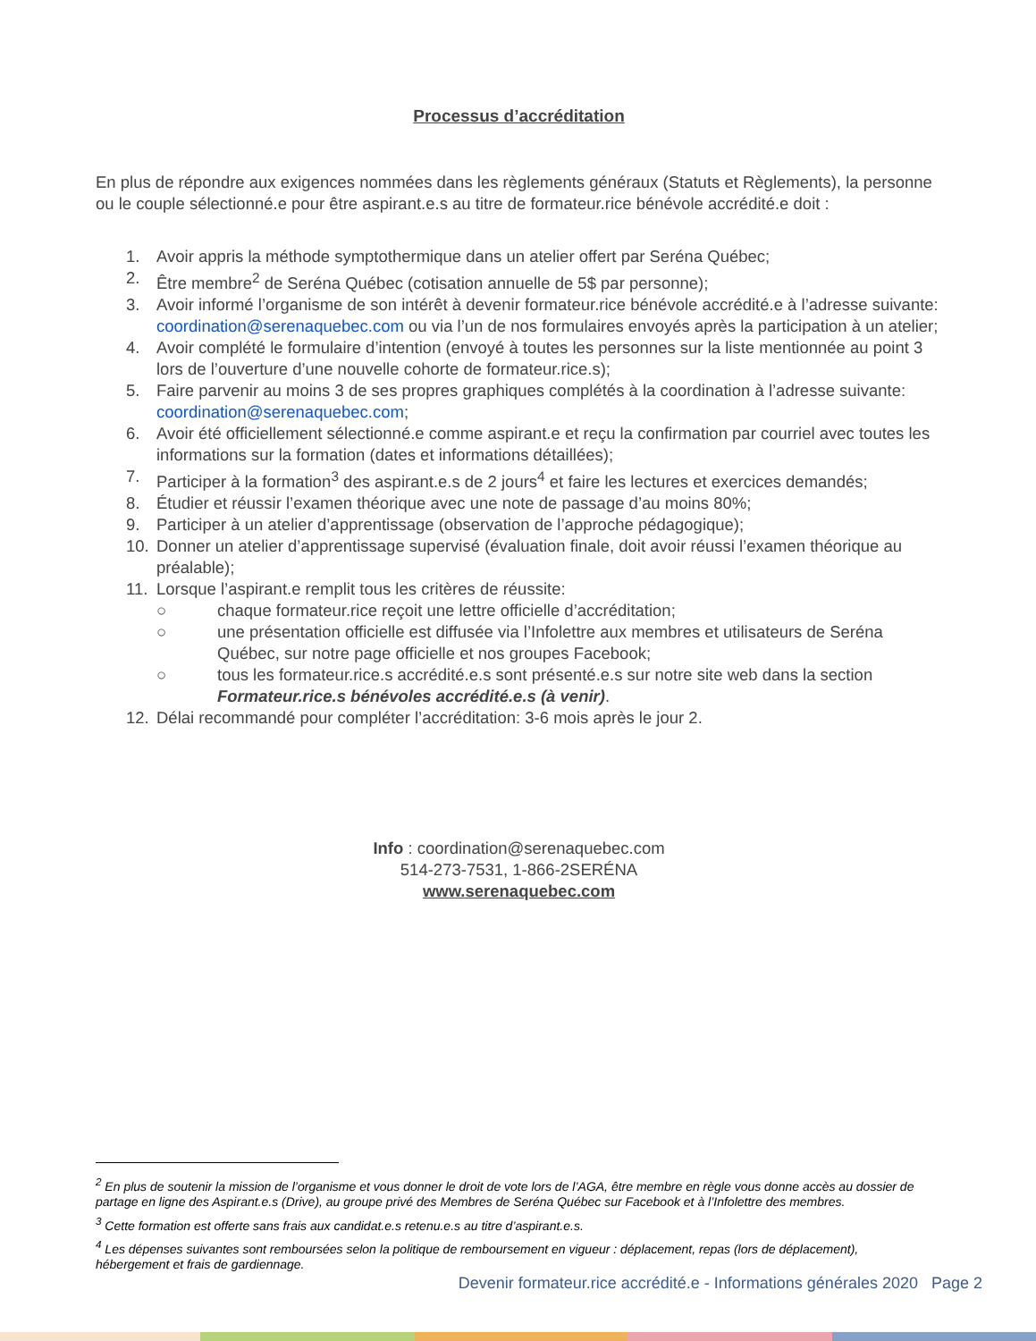Processus d’accréditation
En plus de répondre aux exigences nommées dans les règlements généraux (Statuts et Règlements), la personne ou le couple sélectionné.e pour être aspirant.e.s au titre de formateur.rice bénévole accrédité.e doit :
1. Avoir appris la méthode symptothermique dans un atelier offert par Seréna Québec;
2. Être membre<sup>2</sup> de Seréna Québec (cotisation annuelle de 5$ par personne);
3. Avoir informé l’organisme de son intérêt à devenir formateur.rice bénévole accrédité.e à l’adresse suivante: coordination@serenaquebec.com ou via l’un de nos formulaires envoyés après la participation à un atelier;
4. Avoir complété le formulaire d’intention (envoyé à toutes les personnes sur la liste mentionnée au point 3 lors de l’ouverture d’une nouvelle cohorte de formateur.rice.s);
5. Faire parvenir au moins 3 de ses propres graphiques complétés à la coordination à l’adresse suivante: coordination@serenaquebec.com;
6. Avoir été officiellement sélectionné.e comme aspirant.e et reçu la confirmation par courriel avec toutes les informations sur la formation (dates et informations détaillées);
7. Participer à la formation<sup>3</sup> des aspirant.e.s de 2 jours<sup>4</sup> et faire les lectures et exercices demandés;
8. Étudier et réussir l’examen théorique avec une note de passage d’au moins 80%;
9. Participer à un atelier d’apprentissage (observation de l’approche pédagogique);
10. Donner un atelier d’apprentissage supervisé (évaluation finale, doit avoir réussi l’examen théorique au préalable);
11. Lorsque l’aspirant.e remplit tous les critères de réussite:
○ chaque formateur.rice reçoit une lettre officielle d’accréditation;
○ une présentation officielle est diffusée via l’Infolettre aux membres et utilisateurs de Seréna Québec, sur notre page officielle et nos groupes Facebook;
○ tous les formateur.rice.s accrédité.e.s sont présenté.e.s sur notre site web dans la section Formateur.rice.s bénévoles accrédité.e.s (à venir).
12. Délai recommandé pour compléter l’accréditation: 3-6 mois après le jour 2.
Info : coordination@serenaquebec.com
514-273-7531, 1-866-2SERÉNA
www.serenaquebec.com
<sup>2</sup> En plus de soutenir la mission de l’organisme et vous donner le droit de vote lors de l’AGA, être membre en règle vous donne accès au dossier de partage en ligne des Aspirant.e.s (Drive), au groupe privé des Membres de Seréna Québec sur Facebook et à l’Infolettre des membres.
<sup>3</sup> Cette formation est offerte sans frais aux candidat.e.s retenu.e.s au titre d’aspirant.e.s.
<sup>4</sup> Les dépenses suivantes sont remboursées selon la politique de remboursement en vigueur : déplacement, repas (lors de déplacement), hébergement et frais de gardiennage.
Devenir formateur.rice accrédité.e - Informations générales 2020 Page 2